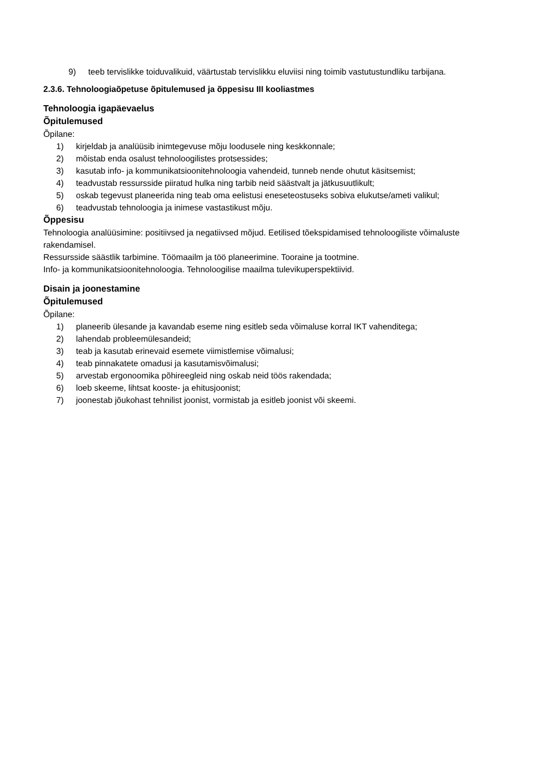9) teeb tervislikke toiduvalikuid, väärtustab tervislikku eluviisi ning toimib vastutustundliku tarbijana.
2.3.6. Tehnoloogiaõpetuse õpitulemused ja õppesisu III kooliastmes
Tehnoloogia igapäevaelus
Õpitulemused
Õpilane:
1) kirjeldab ja analüüsib inimtegevuse mõju loodusele ning keskkonnale;
2) mõistab enda osalust tehnoloogilistes protsessides;
3) kasutab info- ja kommunikatsioonitehnoloogia vahendeid, tunneb nende ohutut käsitsemist;
4) teadvustab ressursside piiratud hulka ning tarbib neid säästvalt ja jätkusuutlikult;
5) oskab tegevust planeerida ning teab oma eelistusi eneseteostuseks sobiva elukutse/ameti valikul;
6) teadvustab tehnoloogia ja inimese vastastikust mõju.
Õppesisu
Tehnoloogia analüüsimine: positiivsed ja negatiivsed mõjud. Eetilised tõekspidamised tehnoloogiliste võimaluste rakendamisel.
Ressursside säästlik tarbimine. Töömaailm ja töö planeerimine. Tooraine ja tootmine.
Info- ja kommunikatsioonitehnoloogia. Tehnoloogilise maailma tulevikuperspektiivid.
Disain ja joonestamine
Õpitulemused
Õpilane:
1) planeerib ülesande ja kavandab eseme ning esitleb seda võimaluse korral IKT vahenditega;
2) lahendab probleemülesandeid;
3) teab ja kasutab erinevaid esemete viimistlemise võimalusi;
4) teab pinnakatete omadusi ja kasutamisvõimalusi;
5) arvestab ergonoomika põhireegleid ning oskab neid töös rakendada;
6) loeb skeeme, lihtsat kooste- ja ehitusjoonist;
7) joonestab jõukohast tehnilist joonist, vormistab ja esitleb joonist või skeemi.